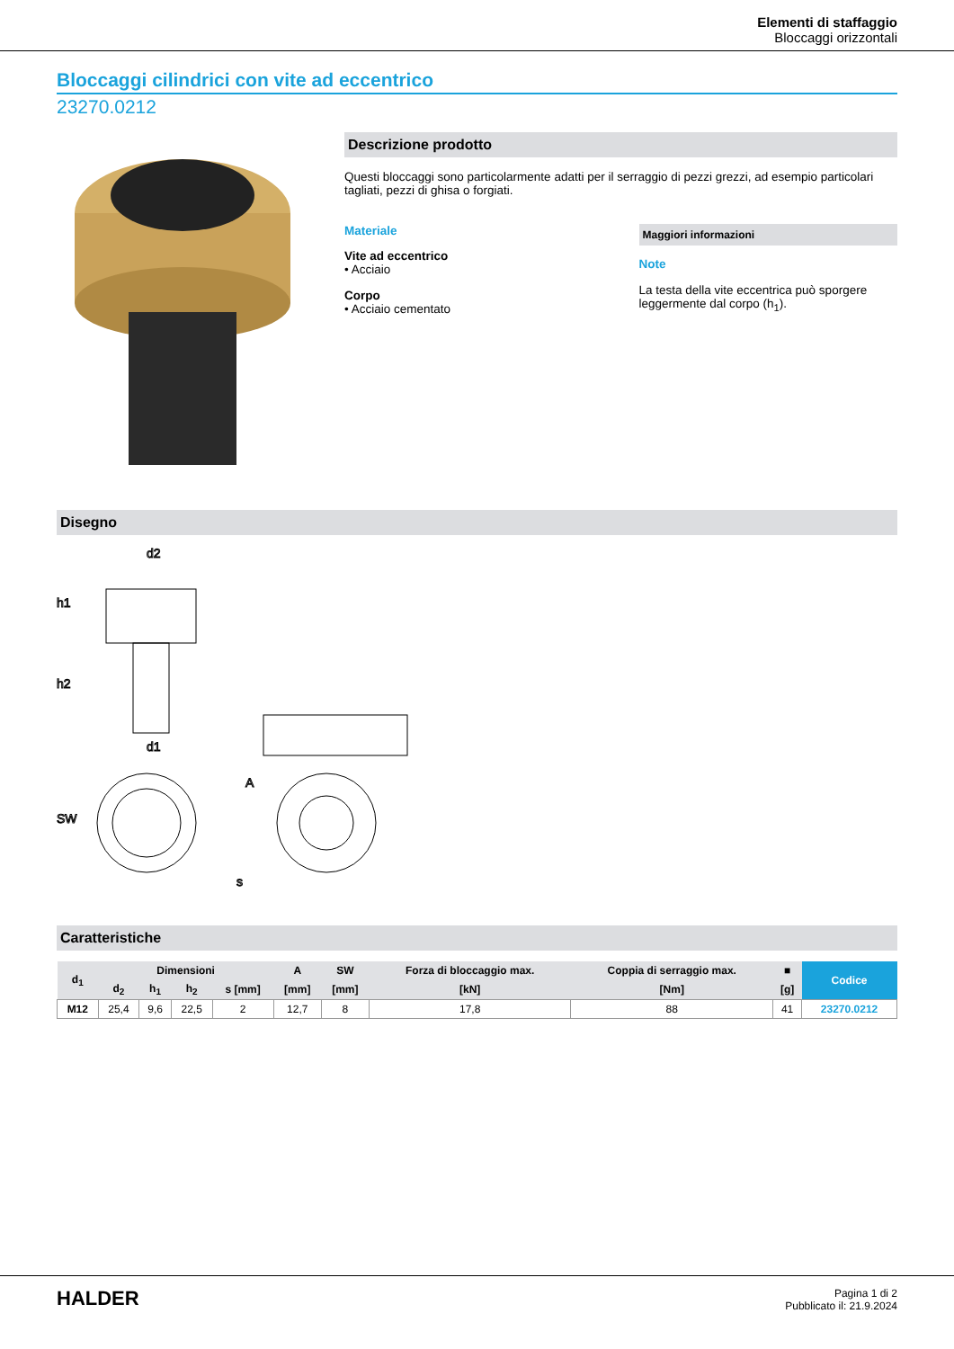Elementi di staffaggio
Bloccaggi orizzontali
Bloccaggi cilindrici con vite ad eccentrico
23270.0212
Descrizione prodotto
Questi bloccaggi sono particolarmente adatti per il serraggio di pezzi grezzi, ad esempio particolari tagliati, pezzi di ghisa o forgiati.
Materiale
Vite ad eccentrico
• Acciaio
Corpo
• Acciaio cementato
Maggiori informazioni
Note
La testa della vite eccentrica può sporgere leggermente dal corpo (h<sub>1</sub>).
Disegno
d2
h1
h2
d1
SW
s
A
Caratteristiche
| d<sub>1</sub> | Dimensioni | | | | A | SW | Forza di bloccaggio max. | Coppia di serraggio max. | ■ | Codice |
| --- | --- | --- | --- | --- | --- | --- | --- | --- | --- | --- |
| | d<sub>2</sub> | h<sub>1</sub> | h<sub>2</sub> | s [mm] | [mm] | [mm] | [kN] | [Nm] | [g] | |
| M12 | 25,4 | 9,6 | 22,5 | 2 | 12,7 | 8 | 17,8 | 88 | 41 | 23270.0212 |
HALDER
Pagina 1 di 2
Pubblicato il: 21.9.2024